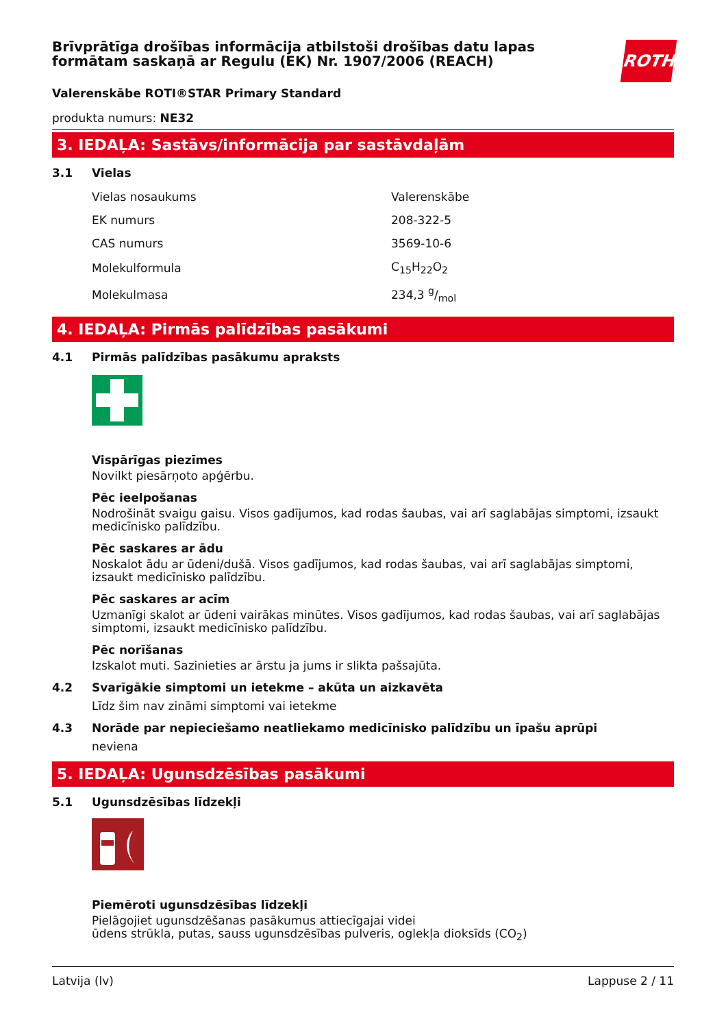Brīvprātīga drošības informācija atbilstoši drošības datu lapas formātam saskaņā ar Regulu (EK) Nr. 1907/2006 (REACH)
ROTH
Valerenskābe ROTI®STAR Primary Standard
produkta numurs: NE32
3. IEDAĻA: Sastāvs/informācija par sastāvdaļām
3.1 Vielas
| Vielas nosaukums | Valerenskābe |
| EK numurs | 208-322-5 |
| CAS numurs | 3569-10-6 |
| Molekulformula | C<sub>15</sub>H<sub>22</sub>O<sub>2</sub> |
| Molekulmasa | 234,3 g/mol |
4. IEDAĻA: Pirmās palīdzības pasākumi
4.1 Pirmās palīdzības pasākumu apraksts
Vispārīgas piezīmes
Novilkt piesārņoto apģērbu.
Pēc ieelpošanas
Nodrošināt svaigu gaisu. Visos gadījumos, kad rodas šaubas, vai arī saglabājas simptomi, izsaukt medicīnisko palīdzību.
Pēc saskares ar ādu
Noskalot ādu ar ūdeni/dušā. Visos gadījumos, kad rodas šaubas, vai arī saglabājas simptomi, izsaukt medicīnisko palīdzību.
Pēc saskares ar acīm
Uzmanīgi skalot ar ūdeni vairākas minūtes. Visos gadījumos, kad rodas šaubas, vai arī saglabājas simptomi, izsaukt medicīnisko palīdzību.
Pēc norīšanas
Izskalot muti. Sazinieties ar ārstu ja jums ir slikta pašsajūta.
4.2 Svarīgākie simptomi un ietekme – akūta un aizkavēta
Līdz šim nav zināmi simptomi vai ietekme
4.3 Norāde par nepieciešamo neatliekamo medicīnisko palīdzību un īpašu aprūpi
neviena
5. IEDAĻA: Ugunsdzēsības pasākumi
5.1 Ugunsdzēsības līdzekļi
Piemēroti ugunsdzēsības līdzekļi
Pielāgojiet ugunsdzēšanas pasākumus attiecīgajai videi
ūdens strūkla, putas, sauss ugunsdzēsības pulveris, oglekļa dioksīds (CO<sub>2</sub>)
Latvija (lv) Lappuse 2 / 11